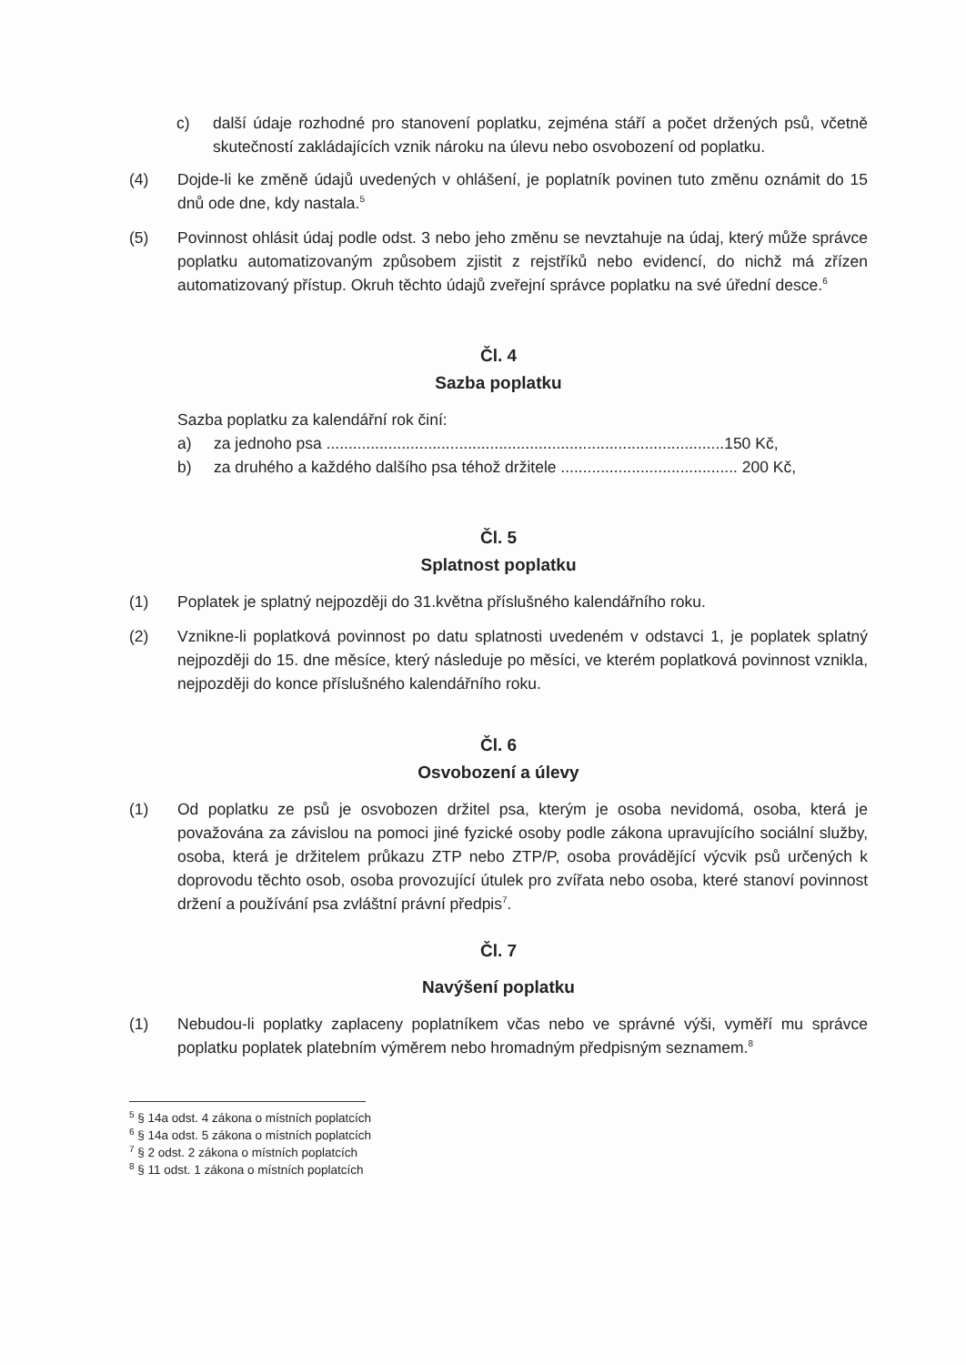c) další údaje rozhodné pro stanovení poplatku, zejména stáří a počet držených psů, včetně skutečností zakládajících vznik nároku na úlevu nebo osvobození od poplatku.
(4) Dojde-li ke změně údajů uvedených v ohlášení, je poplatník povinen tuto změnu oznámit do 15 dnů ode dne, kdy nastala.<sup>5</sup>
(5) Povinnost ohlásit údaj podle odst. 3 nebo jeho změnu se nevztahuje na údaj, který může správce poplatku automatizovaným způsobem zjistit z rejstříků nebo evidencí, do nichž má zřízen automatizovaný přístup. Okruh těchto údajů zveřejní správce poplatku na své úřední desce.<sup>6</sup>
Čl. 4
Sazba poplatku
Sazba poplatku za kalendářní rok činí:
a) za jednoho psa ..........................................................................................150 Kč,
b) za druhého a každého dalšího psa téhož držitele ........................................ 200 Kč,
Čl. 5
Splatnost poplatku
(1) Poplatek je splatný nejpozději do 31.května příslušného kalendářního roku.
(2) Vznikne-li poplatková povinnost po datu splatnosti uvedeném v odstavci 1, je poplatek splatný nejpozději do 15. dne měsíce, který následuje po měsíci, ve kterém poplatková povinnost vznikla, nejpozději do konce příslušného kalendářního roku.
Čl. 6
Osvobození a úlevy
(1) Od poplatku ze psů je osvobozen držitel psa, kterým je osoba nevidomá, osoba, která je považována za závislou na pomoci jiné fyzické osoby podle zákona upravujícího sociální služby, osoba, která je držitelem průkazu ZTP nebo ZTP/P, osoba provádějící výcvik psů určených k doprovodu těchto osob, osoba provozující útulek pro zvířata nebo osoba, které stanoví povinnost držení a používání psa zvláštní právní předpis<sup>7</sup>.
Čl. 7
Navýšení poplatku
(1) Nebudou-li poplatky zaplaceny poplatníkem včas nebo ve správné výši, vyměří mu správce poplatku poplatek platebním výměrem nebo hromadným předpisným seznamem.<sup>8</sup>
<sup>5</sup> § 14a odst. 4 zákona o místních poplatcích
<sup>6</sup> § 14a odst. 5 zákona o místních poplatcích
<sup>7</sup> § 2 odst. 2 zákona o místních poplatcích
<sup>8</sup> § 11 odst. 1 zákona o místních poplatcích